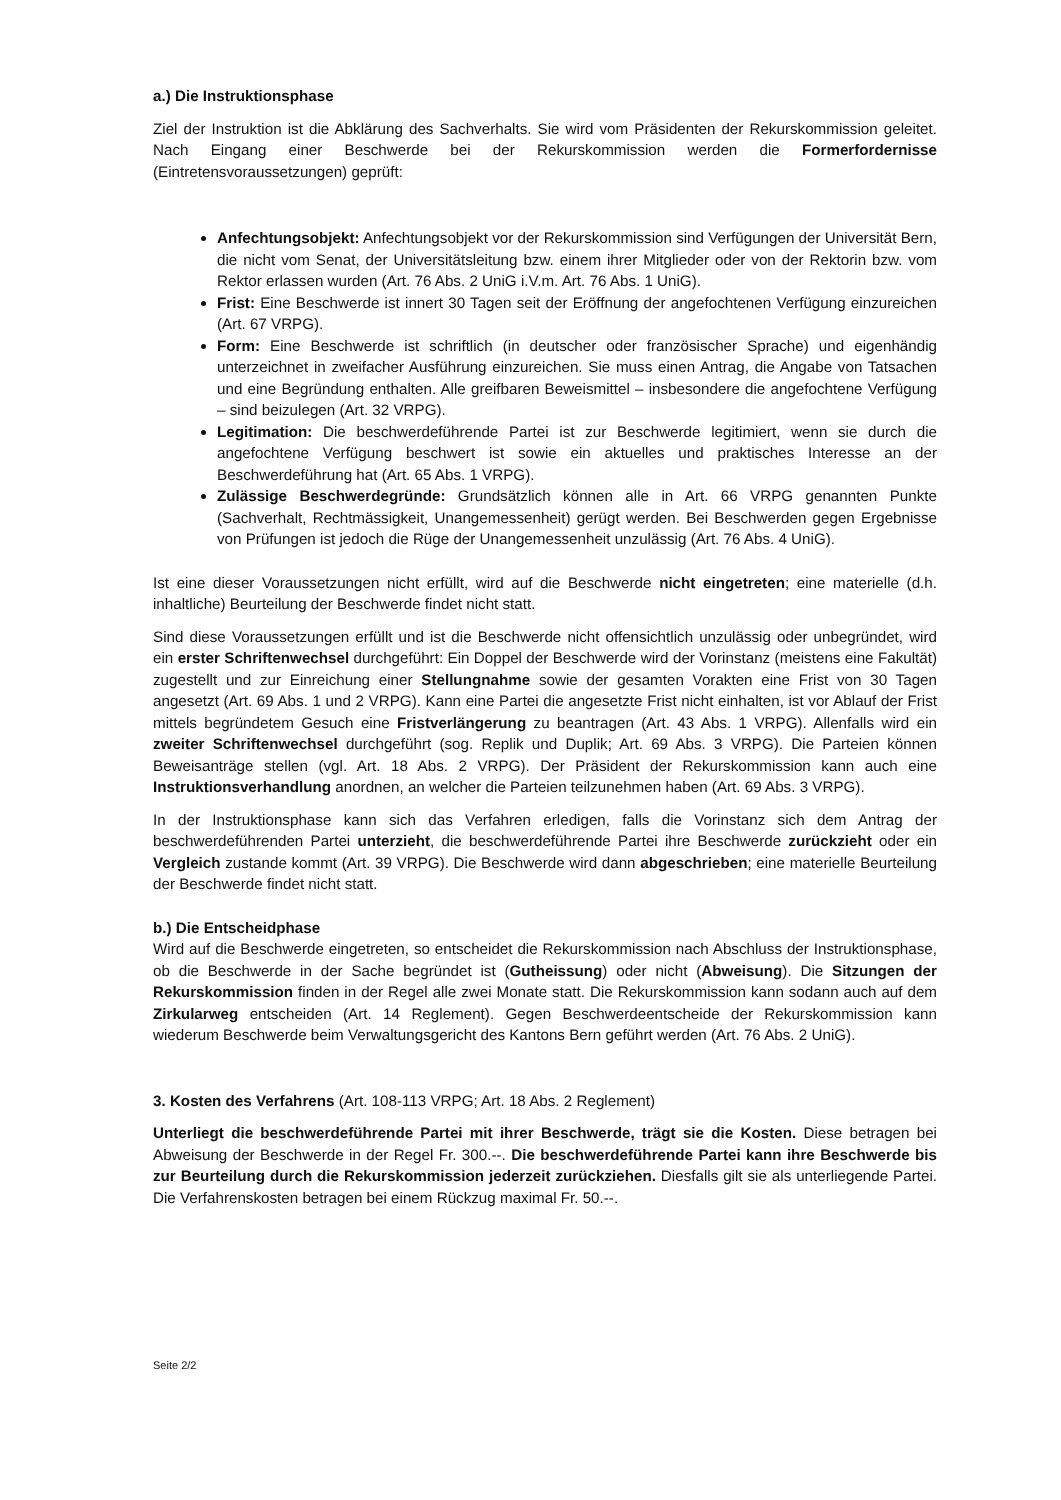a.) Die Instruktionsphase
Ziel der Instruktion ist die Abklärung des Sachverhalts. Sie wird vom Präsidenten der Rekurskommission geleitet. Nach Eingang einer Beschwerde bei der Rekurskommission werden die Formerfordernisse (Eintretensvoraussetzungen) geprüft:
Anfechtungsobjekt: Anfechtungsobjekt vor der Rekurskommission sind Verfügungen der Universität Bern, die nicht vom Senat, der Universitätsleitung bzw. einem ihrer Mitglieder oder von der Rektorin bzw. vom Rektor erlassen wurden (Art. 76 Abs. 2 UniG i.V.m. Art. 76 Abs. 1 UniG).
Frist: Eine Beschwerde ist innert 30 Tagen seit der Eröffnung der angefochtenen Verfügung einzureichen (Art. 67 VRPG).
Form: Eine Beschwerde ist schriftlich (in deutscher oder französischer Sprache) und eigenhändig unterzeichnet in zweifacher Ausführung einzureichen. Sie muss einen Antrag, die Angabe von Tatsachen und eine Begründung enthalten. Alle greifbaren Beweismittel – insbesondere die angefochtene Verfügung – sind beizulegen (Art. 32 VRPG).
Legitimation: Die beschwerdeführende Partei ist zur Beschwerde legitimiert, wenn sie durch die angefochtene Verfügung beschwert ist sowie ein aktuelles und praktisches Interesse an der Beschwerdeführung hat (Art. 65 Abs. 1 VRPG).
Zulässige Beschwerdegründe: Grundsätzlich können alle in Art. 66 VRPG genannten Punkte (Sachverhalt, Rechtmässigkeit, Unangemessenheit) gerügt werden. Bei Beschwerden gegen Ergebnisse von Prüfungen ist jedoch die Rüge der Unangemessenheit unzulässig (Art. 76 Abs. 4 UniG).
Ist eine dieser Voraussetzungen nicht erfüllt, wird auf die Beschwerde nicht eingetreten; eine materielle (d.h. inhaltliche) Beurteilung der Beschwerde findet nicht statt.
Sind diese Voraussetzungen erfüllt und ist die Beschwerde nicht offensichtlich unzulässig oder unbegründet, wird ein erster Schriftenwechsel durchgeführt: Ein Doppel der Beschwerde wird der Vorinstanz (meistens eine Fakultät) zugestellt und zur Einreichung einer Stellungnahme sowie der gesamten Vorakten eine Frist von 30 Tagen angesetzt (Art. 69 Abs. 1 und 2 VRPG). Kann eine Partei die angesetzte Frist nicht einhalten, ist vor Ablauf der Frist mittels begründetem Gesuch eine Fristverlängerung zu beantragen (Art. 43 Abs. 1 VRPG). Allenfalls wird ein zweiter Schriftenwechsel durchgeführt (sog. Replik und Duplik; Art. 69 Abs. 3 VRPG). Die Parteien können Beweisanträge stellen (vgl. Art. 18 Abs. 2 VRPG). Der Präsident der Rekurskommission kann auch eine Instruktionsverhandlung anordnen, an welcher die Parteien teilzunehmen haben (Art. 69 Abs. 3 VRPG).
In der Instruktionsphase kann sich das Verfahren erledigen, falls die Vorinstanz sich dem Antrag der beschwerdeführenden Partei unterzieht, die beschwerdeführende Partei ihre Beschwerde zurückzieht oder ein Vergleich zustande kommt (Art. 39 VRPG). Die Beschwerde wird dann abgeschrieben; eine materielle Beurteilung der Beschwerde findet nicht statt.
b.) Die Entscheidphase
Wird auf die Beschwerde eingetreten, so entscheidet die Rekurskommission nach Abschluss der Instruktionsphase, ob die Beschwerde in der Sache begründet ist (Gutheissung) oder nicht (Abweisung). Die Sitzungen der Rekurskommission finden in der Regel alle zwei Monate statt. Die Rekurskommission kann sodann auch auf dem Zirkularweg entscheiden (Art. 14 Reglement). Gegen Beschwerdeentscheide der Rekurskommission kann wiederum Beschwerde beim Verwaltungsgericht des Kantons Bern geführt werden (Art. 76 Abs. 2 UniG).
3. Kosten des Verfahrens (Art. 108-113 VRPG; Art. 18 Abs. 2 Reglement)
Unterliegt die beschwerdeführende Partei mit ihrer Beschwerde, trägt sie die Kosten. Diese betragen bei Abweisung der Beschwerde in der Regel Fr. 300.--. Die beschwerdeführende Partei kann ihre Beschwerde bis zur Beurteilung durch die Rekurskommission jederzeit zurückziehen. Diesfalls gilt sie als unterliegende Partei. Die Verfahrenskosten betragen bei einem Rückzug maximal Fr. 50.--.
Seite 2/2